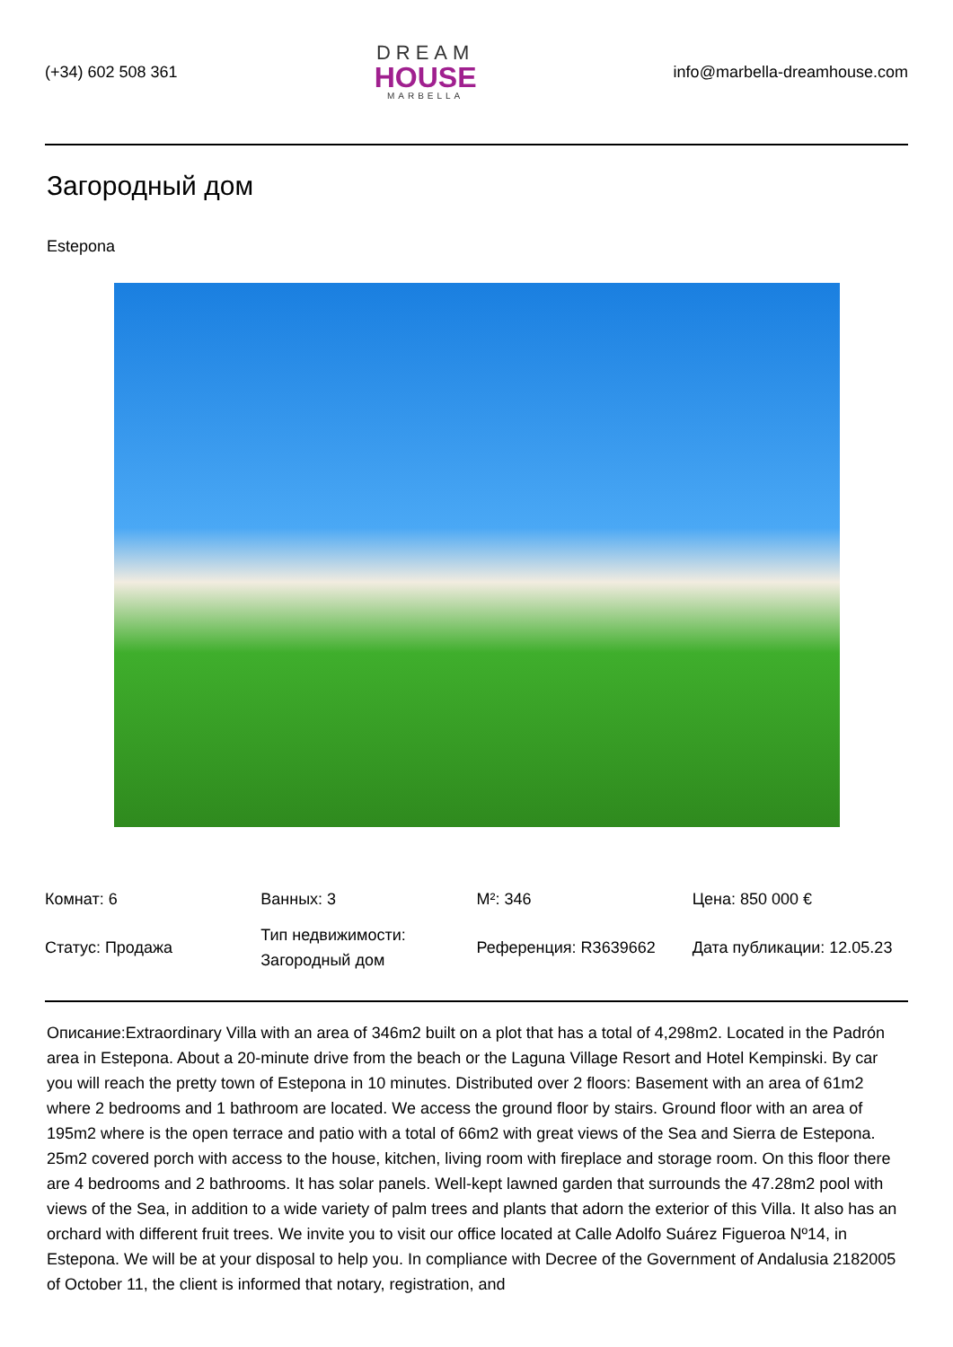(+34) 602 508 361
DREAM
HOUSE
MARBELLA
info@marbella-dreamhouse.com
Загородный дом
Estepona
| Комнат: 6 | Ванных: 3 | M²: 346 | Цена: 850 000 € |
| Статус: Продажа | Тип недвижимости: Загородный дом | Референция: R3639662 | Дата публикации: 12.05.23 |
Описание:Extraordinary Villa with an area of 346m2 built on a plot that has a total of 4,298m2. Located in the Padrón area in Estepona. About a 20-minute drive from the beach or the Laguna Village Resort and Hotel Kempinski. By car you will reach the pretty town of Estepona in 10 minutes. Distributed over 2 floors: Basement with an area of 61m2 where 2 bedrooms and 1 bathroom are located. We access the ground floor by stairs. Ground floor with an area of 195m2 where is the open terrace and patio with a total of 66m2 with great views of the Sea and Sierra de Estepona. 25m2 covered porch with access to the house, kitchen, living room with fireplace and storage room. On this floor there are 4 bedrooms and 2 bathrooms. It has solar panels. Well-kept lawned garden that surrounds the 47.28m2 pool with views of the Sea, in addition to a wide variety of palm trees and plants that adorn the exterior of this Villa. It also has an orchard with different fruit trees. We invite you to visit our office located at Calle Adolfo Suárez Figueroa Nº14, in Estepona. We will be at your disposal to help you. In compliance with Decree of the Government of Andalusia 2182005 of October 11, the client is informed that notary, registration, and